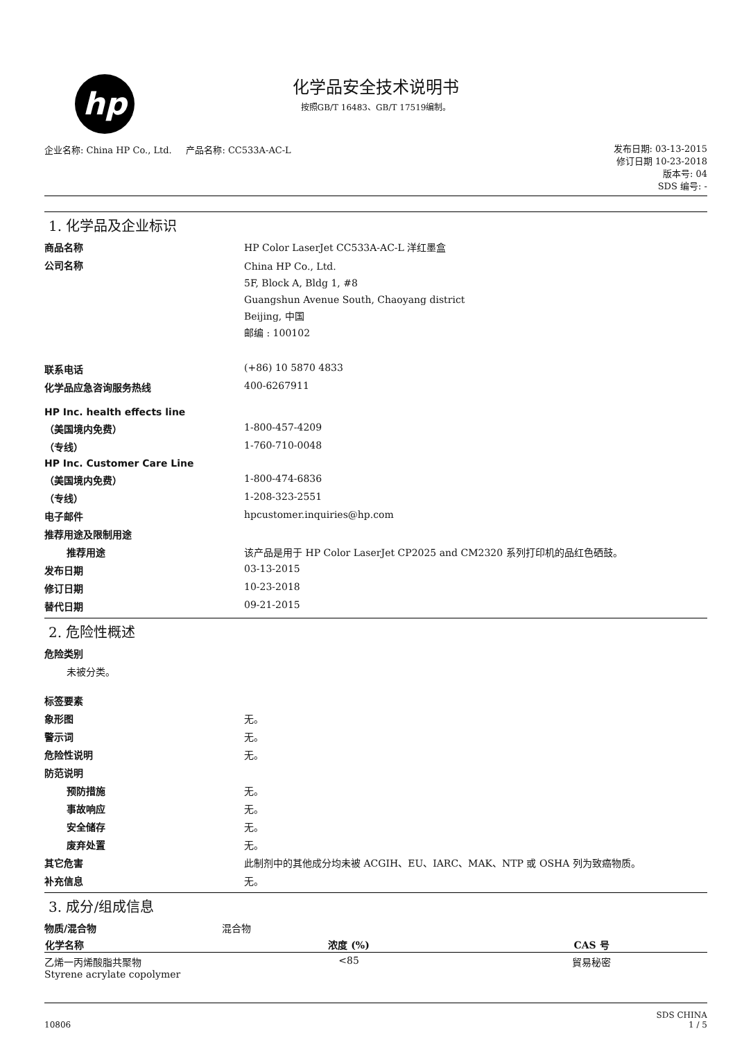hp
化学品安全技术说明书
按照GB/T 16483、GB/T 17519编制。
企业名称: China HP Co., Ltd. 产品名称: CC533A-AC-L
发布日期: 03-13-2015
修订日期 10-23-2018
版本号: 04
SDS 编号: -
1. 化学品及企业标识
| 商品名称 | HP Color LaserJet CC533A-AC-L 洋红墨盒 |
| 公司名称 | China HP Co., Ltd. 5F, Block A, Bldg 1, #8 Guangshun Avenue South, Chaoyang district Beijing, 中国 邮编 : 100102 |
| 联系电话 | (+86) 10 5870 4833 |
| 化学品应急咨询服务热线 | 400-6267911 |
| HP Inc. health effects line | |
| （美国境内免费） | 1-800-457-4209 |
| （专线） | 1-760-710-0048 |
| HP Inc. Customer Care Line | |
| （美国境内免费） | 1-800-474-6836 |
| （专线） | 1-208-323-2551 |
| 电子邮件 | hpcustomer.inquiries@hp.com |
| 推荐用途及限制用途 | |
| 推荐用途 | 该产品是用于 HP Color LaserJet CP2025 and CM2320 系列打印机的品红色硒鼓。 |
| 发布日期 | 03-13-2015 |
| 修订日期 | 10-23-2018 |
| 替代日期 | 09-21-2015 |
2. 危险性概述
| 危险类别 | |
| 未被分类。 | |
| 标签要素 | |
| 象形图 | 无。 |
| 警示词 | 无。 |
| 危险性说明 | 无。 |
| 防范说明 | |
| 预防措施 | 无。 |
| 事故响应 | 无。 |
| 安全储存 | 无。 |
| 废弃处置 | 无。 |
| 其它危害 | 此制剂中的其他成分均未被 ACGIH、EU、IARC、MAK、NTP 或 OSHA 列为致癌物质。 |
| 补充信息 | 无。 |
3. 成分/组成信息
| 物质/混合物 | 混合物 | | |
| 化学名称 | | 浓度 (%) | CAS 号 |
| 乙烯一丙烯酸脂共聚物 Styrene acrylate copolymer | | <85 | 貿易秘密 |
10806 SDS CHINA
1 / 5